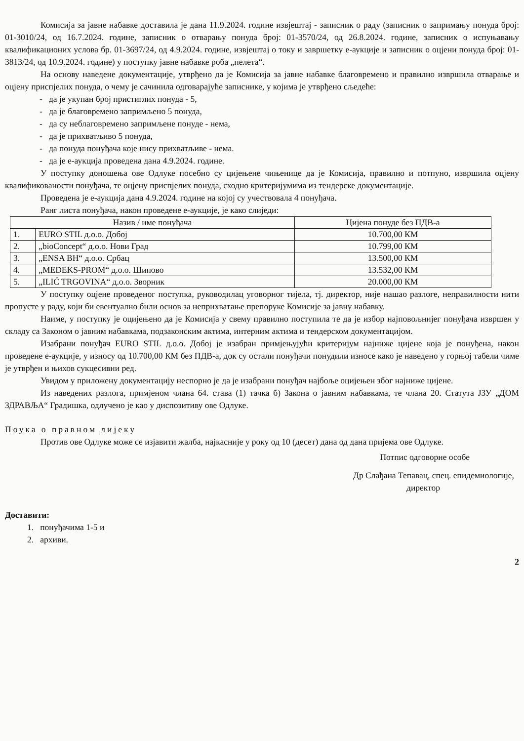Комисија за јавне набавке доставила је дана 11.9.2024. године извјештај - записник о раду (записник о запримању понуда број: 01-3010/24, од 16.7.2024. године, записник о отварању понуда број: 01-3570/24, од 26.8.2024. године, записник о испуњавању квалификационих услова бр. 01-3697/24, од 4.9.2024. године, извјештај о току и завршетку е-аукције и записник о оцјени понуда број: 01-3813/24, од 10.9.2024. године) у поступку јавне набавке роба „пелета“.
На основу наведене документације, утврђено да је Комисија за јавне набавке благовремено и правилно извршила отварање и оцјену приспјелих понуда, о чему је сачинила одговарајуће записнике, у којима је утврђено сљедеће:
- да је укупан број пристиглих понуда - 5,
- да је благовремено запримљено 5 понуда,
- да су неблаговремено запримљене понуде - нема,
- да је прихватљиво 5 понуда,
- да понуда понуђача које нису прихватљиве - нема.
- да је е-аукција проведена дана 4.9.2024. године.
У поступку доношења ове Одлуке посебно су цијењене чињенице да је Комисија, правилно и потпуно, извршила оцјену квалификованости понуђача, те оцјену приспјелих понуда, сходно критеријумима из тендерске документације.
Проведена је е-аукција дана 4.9.2024. године на којој су учествовала 4 понуђача.
Ранг листа понуђача, након проведене е-аукције, је како слиједи:
| Назив / име понуђача | | Цијена понуде без ПДВ-а |
| --- | --- | --- |
| 1. | EURO STIL д.о.о. Добој | 10.700,00 КМ |
| 2. | „bioConcept“ д.о.о. Нови Град | 10.799,00 КМ |
| 3. | „ENSA BH“ д.о.о. Србац | 13.500,00 КМ |
| 4. | „MEDEKS-PROM“ д.о.о. Шипово | 13.532,00 КМ |
| 5. | „ILIĆ TRGOVINA“ д.о.о. Зворник | 20.000,00 КМ |
У поступку оцјене проведеног поступка, руководилац уговорног тијела, тј. директор, није нашао разлоге, неправилности нити пропусте у раду, који би евентуално били основ за неприхватање препоруке Комисије за јавну набавку.
Наиме, у поступку је оцијењено да је Комисија у свему правилно поступила те да је избор најповољнијег понуђача извршен у складу са Законом о јавним набавкама, подзаконским актима, интерним актима и тендерском документацијом.
Изабрани понуђач EURO STIL д.о.о. Добој је изабран примјењујући критеријум најниже цијене која је понуђена, након проведене е-аукције, у износу од 10.700,00 КМ без ПДВ-а, док су остали понуђачи понудили износе како је наведено у горњој табели чиме је утврђен и њихов сукцесивни ред.
Увидом у приложену документацију неспорно је да је изабрани понуђач најбоље оцијењен због најниже цијене.
Из наведених разлога, примјеном члана 64. става (1) тачка б) Закона о јавним набавкама, те члана 20. Статута ЈЗУ „ДОМ ЗДРАВЉА“ Градишка, одлучено је као у диспозитиву ове Одлуке.
Поука о правном лијеку
Против ове Одлуке може се изјавити жалба, најкасније у року од 10 (десет) дана од дана пријема ове Одлуке.
Потпис одговорне особе
Др Слађана Тепавац, спец. епидемиологије,
директор
Доставити:
1. понуђачима 1-5 и
2. архиви.
2